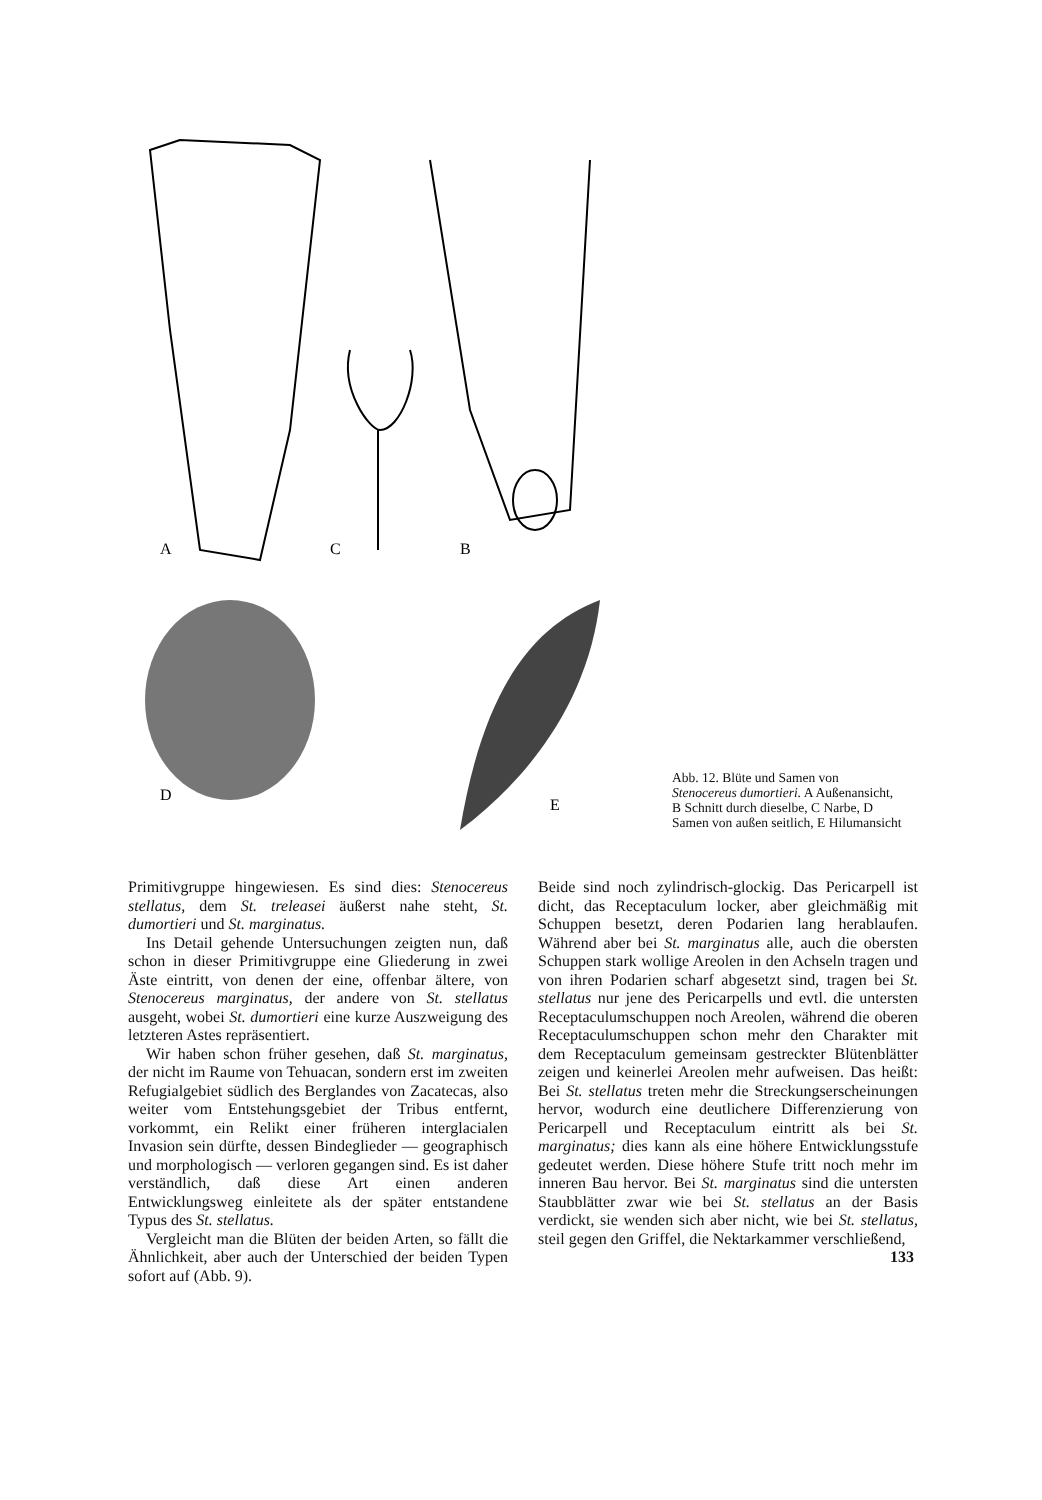A
C
B
D
E
Abb. 12. Blüte und Samen von Stenocereus dumortieri. A Außenansicht, B Schnitt durch dieselbe, C Narbe, D Samen von außen seitlich, E Hilumansicht
Primitivgruppe hingewiesen. Es sind dies: Stenocereus stellatus, dem St. treleasei äußerst nahe steht, St. dumortieri und St. marginatus.
Ins Detail gehende Untersuchungen zeigten nun, daß schon in dieser Primitivgruppe eine Gliederung in zwei Äste eintritt, von denen der eine, offenbar ältere, von Stenocereus marginatus, der andere von St. stellatus ausgeht, wobei St. dumortieri eine kurze Auszweigung des letzteren Astes repräsentiert.
Wir haben schon früher gesehen, daß St. marginatus, der nicht im Raume von Tehuacan, sondern erst im zweiten Refugialgebiet südlich des Berglandes von Zacatecas, also weiter vom Entstehungsgebiet der Tribus entfernt, vorkommt, ein Relikt einer früheren interglacialen Invasion sein dürfte, dessen Bindeglieder — geographisch und morphologisch — verloren gegangen sind. Es ist daher verständlich, daß diese Art einen anderen Entwicklungsweg einleitete als der später entstandene Typus des St. stellatus.
Vergleicht man die Blüten der beiden Arten, so fällt die Ähnlichkeit, aber auch der Unterschied der beiden Typen sofort auf (Abb. 9).
Beide sind noch zylindrisch-glockig. Das Pericarpell ist dicht, das Receptaculum locker, aber gleichmäßig mit Schuppen besetzt, deren Podarien lang herablaufen. Während aber bei St. marginatus alle, auch die obersten Schuppen stark wollige Areolen in den Achseln tragen und von ihren Podarien scharf abgesetzt sind, tragen bei St. stellatus nur jene des Pericarpells und evtl. die untersten Receptaculumschuppen noch Areolen, während die oberen Receptaculumschuppen schon mehr den Charakter mit dem Receptaculum gemeinsam gestreckter Blütenblätter zeigen und keinerlei Areolen mehr aufweisen. Das heißt: Bei St. stellatus treten mehr die Streckungserscheinungen hervor, wodurch eine deutlichere Differenzierung von Pericarpell und Receptaculum eintritt als bei St. marginatus; dies kann als eine höhere Entwicklungsstufe gedeutet werden. Diese höhere Stufe tritt noch mehr im inneren Bau hervor. Bei St. marginatus sind die untersten Staubblätter zwar wie bei St. stellatus an der Basis verdickt, sie wenden sich aber nicht, wie bei St. stellatus, steil gegen den Griffel, die Nektarkammer verschließend,
133